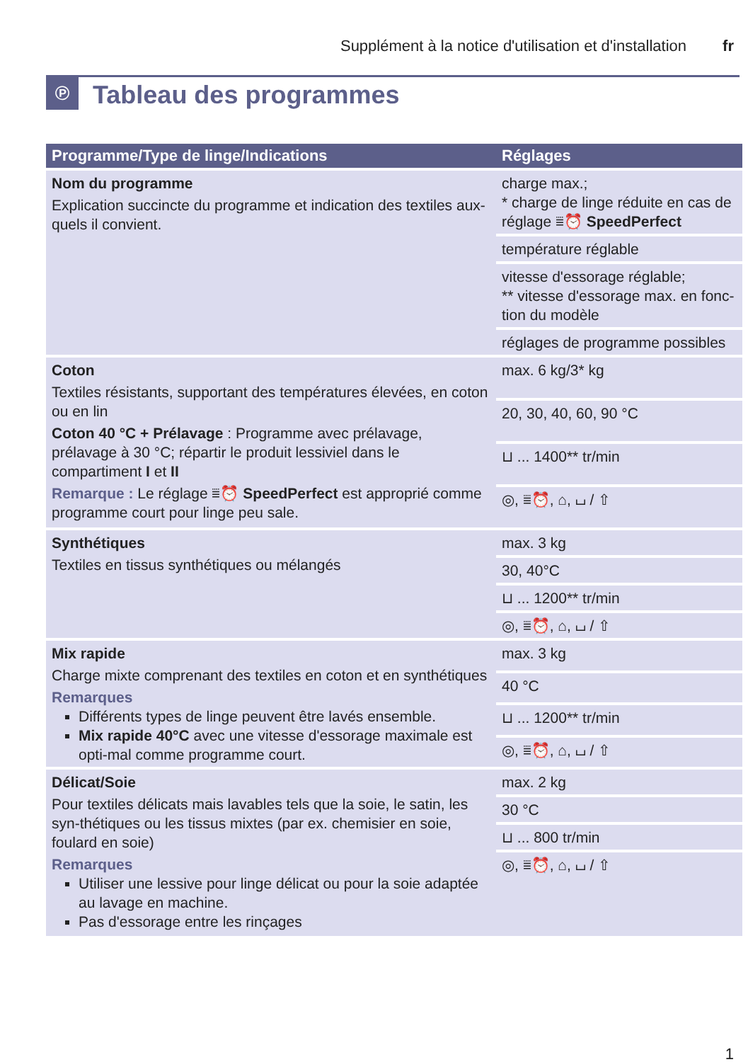Supplément à la notice d'utilisation et d'installation fr
℗
Tableau des programmes
| Programme/Type de linge/Indications | Réglages |
| --- | --- |
| Nom du programme Explication succincte du programme et indication des textiles aux-quels il convient. | charge max.; * charge de linge réduite en cas de réglage ⩸⏰ SpeedPerfect |
| | température réglable |
| | vitesse d'essorage réglable; ** vitesse d'essorage max. en fonc-tion du modèle |
| | réglages de programme possibles |
| Coton Textiles résistants, supportant des températures élevées, en coton ou en lin Coton 40 °C + Prélavage : Programme avec prélavage, prélavage à 30 °C; répartir le produit lessiviel dans le compartiment I et II Remarque : Le réglage ⩸⏰ SpeedPerfect est approprié comme programme court pour linge peu sale. | max. 6 kg/3* kg |
| | 20, 30, 40, 60, 90 °C |
| | ⊔ ... 1400** tr/min |
| | ◎, ⩸⏰, ⌂, ⌴ / ⇧ |
| Synthétiques Textiles en tissus synthétiques ou mélangés | max. 3 kg |
| | 30, 40°C |
| | ⊔ ... 1200** tr/min |
| | ◎, ⩸⏰, ⌂, ⌴ / ⇧ |
| Mix rapide Charge mixte comprenant des textiles en coton et en synthétiques Remarques Différents types de linge peuvent être lavés ensemble. Mix rapide 40°C avec une vitesse d'essorage maximale est opti-mal comme programme court. | max. 3 kg |
| | 40 °C |
| | ⊔ ... 1200** tr/min |
| | ◎, ⩸⏰, ⌂, ⌴ / ⇧ |
| Délicat/Soie Pour textiles délicats mais lavables tels que la soie, le satin, les syn-thétiques ou les tissus mixtes (par ex. chemisier en soie, foulard en soie) Remarques Utiliser une lessive pour linge délicat ou pour la soie adaptée au lavage en machine. Pas d'essorage entre les rinçages | max. 2 kg |
| | 30 °C |
| | ⊔ ... 800 tr/min |
| | ◎, ⩸⏰, ⌂, ⌴ / ⇧ |
1